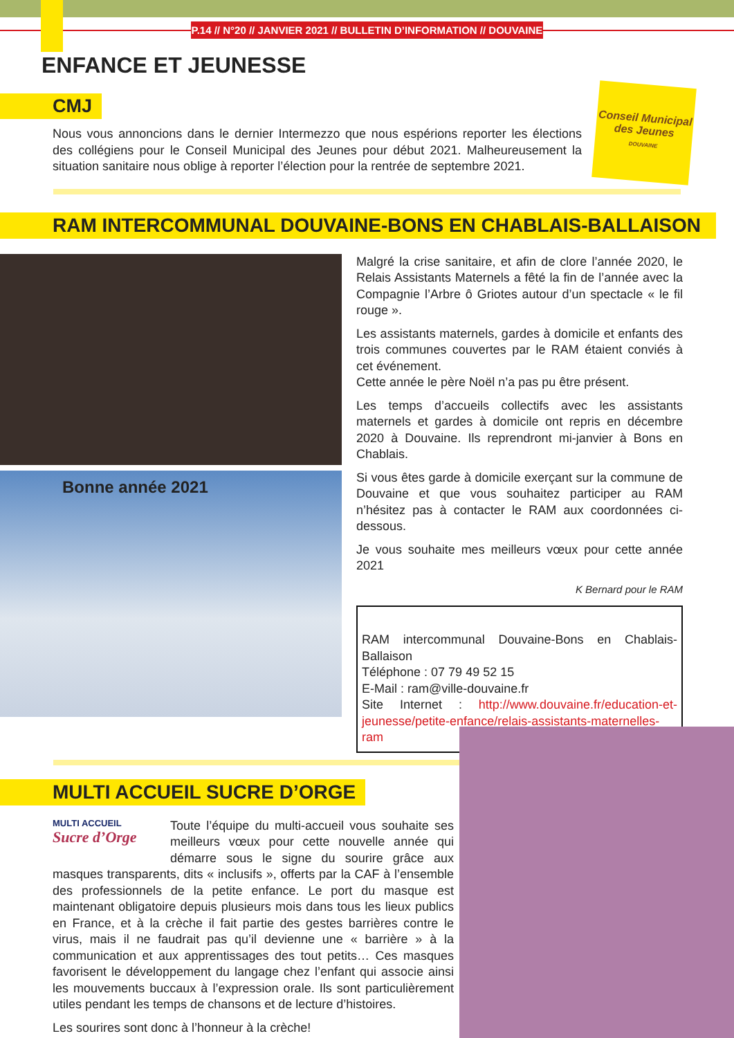P.14 // N°20 // JANVIER 2021 // BULLETIN D’INFORMATION // DOUVAINE
ENFANCE ET JEUNESSE
CMJ
Nous vous annoncions dans le dernier Intermezzo que nous espérions reporter les élections des collégiens pour le Conseil Municipal des Jeunes pour début 2021. Malheureusement la situation sanitaire nous oblige à reporter l’élection pour la rentrée de septembre 2021.
Conseil Municipal
des Jeunes
DOUVAINE
RAM INTERCOMMUNAL DOUVAINE-BONS EN CHABLAIS-BALLAISON
Bonne année 2021
Malgré la crise sanitaire, et afin de clore l’année 2020, le Relais Assistants Maternels a fêté la fin de l’année avec la Compagnie l’Arbre ô Griotes autour d’un spectacle « le fil rouge ».
Les assistants maternels, gardes à domicile et enfants des trois communes couvertes par le RAM étaient conviés à cet événement.
Cette année le père Noël n’a pas pu être présent.
Les temps d’accueils collectifs avec les assistants maternels et gardes à domicile ont repris en décembre 2020 à Douvaine. Ils reprendront mi-janvier à Bons en Chablais.
Si vous êtes garde à domicile exerçant sur la commune de Douvaine et que vous souhaitez participer au RAM n’hésitez pas à contacter le RAM aux coordonnées ci-dessous.
Je vous souhaite mes meilleurs vœux pour cette année 2021
K Bernard pour le RAM
RAM intercommunal Douvaine-Bons en Chablais-Ballaison
Téléphone : 07 79 49 52 15
E-Mail : ram@ville-douvaine.fr
Site Internet : http://www.douvaine.fr/education-et-jeunesse/petite-enfance/relais-assistants-maternelles-ram
MULTI ACCUEIL SUCRE D’ORGE
MULTI ACCUEIL
Sucre d’Orge
Toute l’équipe du multi-accueil vous souhaite ses meilleurs vœux pour cette nouvelle année qui démarre sous le signe du sourire grâce aux masques transparents, dits « inclusifs », offerts par la CAF à l’ensemble des professionnels de la petite enfance. Le port du masque est maintenant obligatoire depuis plusieurs mois dans tous les lieux publics en France, et à la crèche il fait partie des gestes barrières contre le virus, mais il ne faudrait pas qu’il devienne une « barrière » à la communication et aux apprentissages des tout petits… Ces masques favorisent le développement du langage chez l’enfant qui associe ainsi les mouvements buccaux à l’expression orale. Ils sont particulièrement utiles pendant les temps de chansons et de lecture d’histoires.
Les sourires sont donc à l’honneur à la crèche!